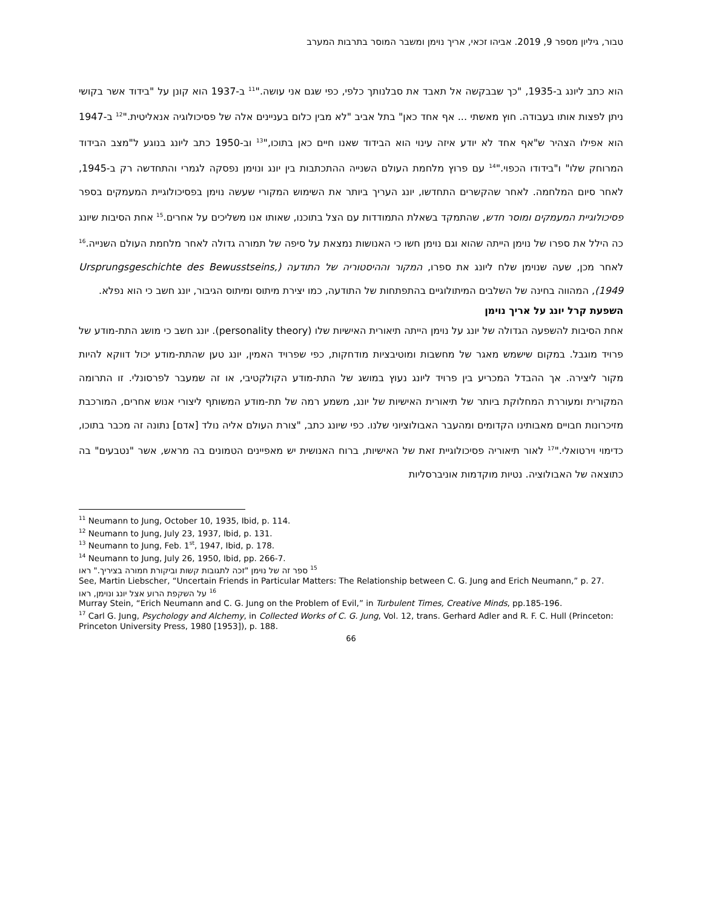טבור, גיליון מספר 9, 2019. אביהו זכאי, אריך נוימן ומשבר המוסר בתרבות המערב
הוא כתב ליונג ב-1935, "כך שבבקשה אל תאבד את סבלנותך כלפי, כפי שגם אני עושה."<sup>11</sup> ב-1937 הוא קונן על "בידוד אשר בקושי ניתן לפצות אותו בעבודה. חוץ מאשתי ... אף אחד כאן" בתל אביב "לא מבין כלום בעניינים אלה של פסיכולוגיה אנאליטית."<sup>12</sup> ב-1947 הוא אפילו הצהיר ש"אף אחד לא יודע איזה עינוי הוא הבידוד שאנו חיים כאן בתוכו,"<sup>13</sup> וב-1950 כתב ליונג בנוגע ל"מצב הבידוד המרוחק שלו" ו"בידודו הכפוי."<sup>14</sup> עם פרוץ מלחמת העולם השנייה ההתכתבות בין יונג ונוימן נפסקה לגמרי והתחדשה רק ב-1945, לאחר סיום המלחמה. לאחר שהקשרים התחדשו, יונג העריך ביותר את השימוש המקורי שעשה נוימן בפסיכולוגיית המעמקים בספר פסיכולוגיית המעמקים ומוסר חדש, שהתמקד בשאלת התמודדות עם הצל בתוכנו, שאותו אנו משליכים על אחרים.<sup>15</sup> אחת הסיבות שיונג כה הילל את ספרו של נוימן הייתה שהוא וגם נוימן חשו כי האנושות נמצאת על סיפה של תמורה גדולה לאחר מלחמת העולם השנייה.<sup>16</sup> לאחר מכן, שעה שנוימן שלח ליונג את ספרו, המקור וההיסטוריה של התודעה (Ursprungsgeschichte des Bewusstseins, 1949), המהווה בחינה של השלבים המיתולוגיים בהתפתחות של התודעה, כמו יצירת מיתוס ומיתוס הגיבור, יונג חשב כי הוא נפלא.
השפעת קרל יונג על אריך נוימן
אחת הסיבות להשפעה הגדולה של יונג על נוימן הייתה תיאורית האישיות שלו (personality theory). יונג חשב כי מושג התת-מודע של פרויד מוגבל. במקום שישמש מאגר של מחשבות ומוטיבציות מודחקות, כפי שפרויד האמין, יונג טען שהתת-מודע יכול דווקא להיות מקור ליצירה. אך ההבדל המכריע בין פרויד ליונג נעוץ במושג של התת-מודע הקולקטיבי, או זה שמעבר לפרסונלי. זו התרומה המקורית ומעוררת המחלוקת ביותר של תיאורית האישיות של יונג, משמע רמה של תת-מודע המשותף ליצורי אנוש אחרים, המורכבת מזיכרונות חבויים מאבותינו הקדומים ומהעבר האבולוציוני שלנו. כפי שיונג כתב, "צורת העולם אליה נולד [אדם] נתונה זה מכבר בתוכו, כדימוי וירטואלי."<sup>17</sup> לאור תיאוריה פסיכולוגיית זאת של האישיות, ברוח האנושית יש מאפיינים הטמונים בה מראש, אשר "נטבעים" בה כתוצאה של האבולוציה. נטיות מוקדמות אוניברסליות
<sup>11</sup> Neumann to Jung, October 10, 1935, Ibid, p. 114.
<sup>12</sup> Neumann to Jung, July 23, 1937, Ibid, p. 131.
<sup>13</sup> Neumann to Jung, Feb. 1<sup>st</sup>, 1947, Ibid, p. 178.
<sup>14</sup> Neumann to Jung, July 26, 1950, Ibid, pp. 266-7.
<sup>15</sup> ספר זה של נוימן "זכה לתגובות קשות וביקורת חמורה בציריך." ראו
See, Martin Liebscher, “Uncertain Friends in Particular Matters: The Relationship between C. G. Jung and Erich Neumann,” p. 27.
<sup>16</sup> על השקפת הרוע אצל יונג ונוימן, ראו
Murray Stein, “Erich Neumann and C. G. Jung on the Problem of Evil,” in Turbulent Times, Creative Minds, pp.185-196.
<sup>17</sup> Carl G. Jung, Psychology and Alchemy, in Collected Works of C. G. Jung, Vol. 12, trans. Gerhard Adler and R. F. C. Hull (Princeton: Princeton University Press, 1980 [1953]), p. 188.
66